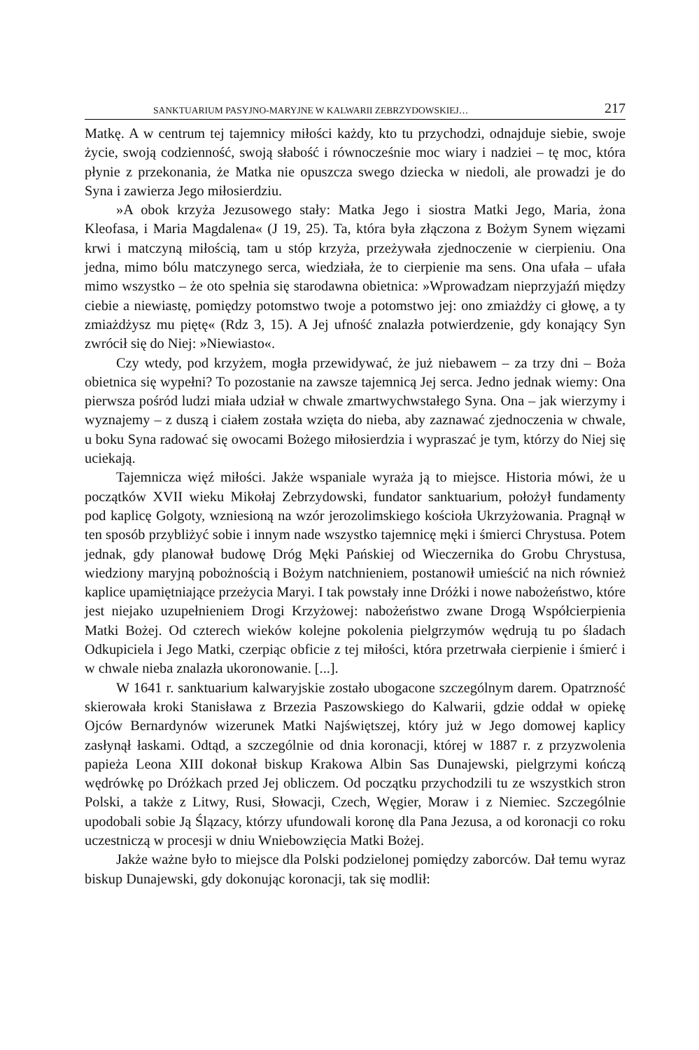SANKTUARIUM PASYJNO-MARYJNE W KALWARII ZEBRZYDOWSKIEJ… 217
Matkę. A w centrum tej tajemnicy miłości każdy, kto tu przychodzi, odnajduje siebie, swoje życie, swoją codzienność, swoją słabość i równocześnie moc wiary i nadziei – tę moc, która płynie z przekonania, że Matka nie opuszcza swego dziecka w niedoli, ale prowadzi je do Syna i zawierza Jego miłosierdziu.
»A obok krzyża Jezusowego stały: Matka Jego i siostra Matki Jego, Maria, żona Kleofasa, i Maria Magdalena« (J 19, 25). Ta, która była złączona z Bożym Synem więzami krwi i matczyną miłością, tam u stóp krzyża, przeżywała zjednoczenie w cierpieniu. Ona jedna, mimo bólu matczynego serca, wiedziała, że to cierpienie ma sens. Ona ufała – ufała mimo wszystko – że oto spełnia się starodawna obietnica: »Wprowadzam nieprzyjaźń między ciebie a niewiastę, pomiędzy potomstwo twoje a potomstwo jej: ono zmiażdży ci głowę, a ty zmiażdżysz mu piętę« (Rdz 3, 15). A Jej ufność znalazła potwierdzenie, gdy konający Syn zwrócił się do Niej: »Niewiasto«.
Czy wtedy, pod krzyżem, mogła przewidywać, że już niebawem – za trzy dni – Boża obietnica się wypełni? To pozostanie na zawsze tajemnicą Jej serca. Jedno jednak wiemy: Ona pierwsza pośród ludzi miała udział w chwale zmartwychwstałego Syna. Ona – jak wierzymy i wyznajemy – z duszą i ciałem została wzięta do nieba, aby zaznawać zjednoczenia w chwale, u boku Syna radować się owocami Bożego miłosierdzia i wypraszać je tym, którzy do Niej się uciekają.
Tajemnicza więź miłości. Jakże wspaniale wyraża ją to miejsce. Historia mówi, że u początków XVII wieku Mikołaj Zebrzydowski, fundator sanktuarium, położył fundamenty pod kaplicę Golgoty, wzniesioną na wzór jerozolimskiego kościoła Ukrzyżowania. Pragnął w ten sposób przybliżyć sobie i innym nade wszystko tajemnicę męki i śmierci Chrystusa. Potem jednak, gdy planował budowę Dróg Męki Pańskiej od Wieczernika do Grobu Chrystusa, wiedziony maryjną pobożnością i Bożym natchnieniem, postanowił umieścić na nich również kaplice upamiętniające przeżycia Maryi. I tak powstały inne Dróżki i nowe nabożeństwo, które jest niejako uzupełnieniem Drogi Krzyżowej: nabożeństwo zwane Drogą Współcierpienia Matki Bożej. Od czterech wieków kolejne pokolenia pielgrzymów wędrują tu po śladach Odkupiciela i Jego Matki, czerpiąc obficie z tej miłości, która przetrwała cierpienie i śmierć i w chwale nieba znalazła ukoronowanie. [...].
W 1641 r. sanktuarium kalwaryjskie zostało ubogacone szczególnym darem. Opatrzność skierowała kroki Stanisława z Brzezia Paszowskiego do Kalwarii, gdzie oddał w opiekę Ojców Bernardynów wizerunek Matki Najświętszej, który już w Jego domowej kaplicy zasłynął łaskami. Odtąd, a szczególnie od dnia koronacji, której w 1887 r. z przyzwolenia papieża Leona XIII dokonał biskup Krakowa Albin Sas Dunajewski, pielgrzymi kończą wędrówkę po Dróżkach przed Jej obliczem. Od początku przychodzili tu ze wszystkich stron Polski, a także z Litwy, Rusi, Słowacji, Czech, Węgier, Moraw i z Niemiec. Szczególnie upodobali sobie Ją Ślązacy, którzy ufundowali koronę dla Pana Jezusa, a od koronacji co roku uczestniczą w procesji w dniu Wniebowzięcia Matki Bożej.
Jakże ważne było to miejsce dla Polski podzielonej pomiędzy zaborców. Dał temu wyraz biskup Dunajewski, gdy dokonując koronacji, tak się modlił: